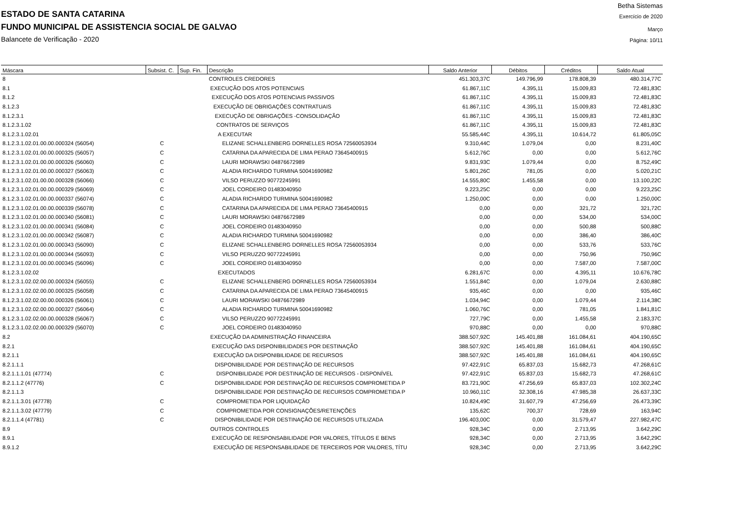Betha Sistemas
ESTADO DE SANTA CATARINA Exercício de 2020
FUNDO MUNICIPAL DE ASSISTENCIA SOCIAL DE GALVAO Março
Balancete de Verificação - 2020 Página: 10/11
| Máscara | Subsist. C. | Sup. Fin. | Descrição | Saldo Anterior | Débitos | Créditos | Saldo Atual |
| --- | --- | --- | --- | --- | --- | --- | --- |
| 8 | | | CONTROLES CREDORES | 451.303,37C | 149.796,99 | 178.808,39 | 480.314,77C |
| 8.1 | | | EXECUÇÃO DOS ATOS POTENCIAIS | 61.867,11C | 4.395,11 | 15.009,83 | 72.481,83C |
| 8.1.2 | | | EXECUÇÃO DOS ATOS POTENCIAIS PASSIVOS | 61.867,11C | 4.395,11 | 15.009,83 | 72.481,83C |
| 8.1.2.3 | | | EXECUÇÃO DE OBRIGAÇÕES CONTRATUAIS | 61.867,11C | 4.395,11 | 15.009,83 | 72.481,83C |
| 8.1.2.3.1 | | | EXECUÇÃO DE OBRIGAÇÕES -CONSOLIDAÇÃO | 61.867,11C | 4.395,11 | 15.009,83 | 72.481,83C |
| 8.1.2.3.1.02 | | | CONTRATOS DE SERVIÇOS | 61.867,11C | 4.395,11 | 15.009,83 | 72.481,83C |
| 8.1.2.3.1.02.01 | | | A EXECUTAR | 55.585,44C | 4.395,11 | 10.614,72 | 61.805,05C |
| 8.1.2.3.1.02.01.00.00.000324 (56054) | C | | ELIZANE SCHALLENBERG DORNELLES ROSA 72560053934 | 9.310,44C | 1.079,04 | 0,00 | 8.231,40C |
| 8.1.2.3.1.02.01.00.00.000325 (56057) | C | | CATARINA DA APARECIDA DE LIMA PERAO 73645400915 | 5.612,76C | 0,00 | 0,00 | 5.612,76C |
| 8.1.2.3.1.02.01.00.00.000326 (56060) | C | | LAURI MORAWSKI 04876672989 | 9.831,93C | 1.079,44 | 0,00 | 8.752,49C |
| 8.1.2.3.1.02.01.00.00.000327 (56063) | C | | ALADIA RICHARDO TURMINA 50041690982 | 5.801,26C | 781,05 | 0,00 | 5.020,21C |
| 8.1.2.3.1.02.01.00.00.000328 (56066) | C | | VILSO PERUZZO 90772245991 | 14.555,80C | 1.455,58 | 0,00 | 13.100,22C |
| 8.1.2.3.1.02.01.00.00.000329 (56069) | C | | JOEL CORDEIRO 01483040950 | 9.223,25C | 0,00 | 0,00 | 9.223,25C |
| 8.1.2.3.1.02.01.00.00.000337 (56074) | C | | ALADIA RICHARDO TURMINA 50041690982 | 1.250,00C | 0,00 | 0,00 | 1.250,00C |
| 8.1.2.3.1.02.01.00.00.000339 (56078) | C | | CATARINA DA APARECIDA DE LIMA PERAO 73645400915 | 0,00 | 0,00 | 321,72 | 321,72C |
| 8.1.2.3.1.02.01.00.00.000340 (56081) | C | | LAURI MORAWSKI 04876672989 | 0,00 | 0,00 | 534,00 | 534,00C |
| 8.1.2.3.1.02.01.00.00.000341 (56084) | C | | JOEL CORDEIRO 01483040950 | 0,00 | 0,00 | 500,88 | 500,88C |
| 8.1.2.3.1.02.01.00.00.000342 (56087) | C | | ALADIA RICHARDO TURMINA 50041690982 | 0,00 | 0,00 | 386,40 | 386,40C |
| 8.1.2.3.1.02.01.00.00.000343 (56090) | C | | ELIZANE SCHALLENBERG DORNELLES ROSA 72560053934 | 0,00 | 0,00 | 533,76 | 533,76C |
| 8.1.2.3.1.02.01.00.00.000344 (56093) | C | | VILSO PERUZZO 90772245991 | 0,00 | 0,00 | 750,96 | 750,96C |
| 8.1.2.3.1.02.01.00.00.000345 (56096) | C | | JOEL CORDEIRO 01483040950 | 0,00 | 0,00 | 7.587,00 | 7.587,00C |
| 8.1.2.3.1.02.02 | | | EXECUTADOS | 6.281,67C | 0,00 | 4.395,11 | 10.676,78C |
| 8.1.2.3.1.02.02.00.00.000324 (56055) | C | | ELIZANE SCHALLENBERG DORNELLES ROSA 72560053934 | 1.551,84C | 0,00 | 1.079,04 | 2.630,88C |
| 8.1.2.3.1.02.02.00.00.000325 (56058) | C | | CATARINA DA APARECIDA DE LIMA PERAO 73645400915 | 935,46C | 0,00 | 0,00 | 935,46C |
| 8.1.2.3.1.02.02.00.00.000326 (56061) | C | | LAURI MORAWSKI 04876672989 | 1.034,94C | 0,00 | 1.079,44 | 2.114,38C |
| 8.1.2.3.1.02.02.00.00.000327 (56064) | C | | ALADIA RICHARDO TURMINA 50041690982 | 1.060,76C | 0,00 | 781,05 | 1.841,81C |
| 8.1.2.3.1.02.02.00.00.000328 (56067) | C | | VILSO PERUZZO 90772245991 | 727,79C | 0,00 | 1.455,58 | 2.183,37C |
| 8.1.2.3.1.02.02.00.00.000329 (56070) | C | | JOEL CORDEIRO 01483040950 | 970,88C | 0,00 | 0,00 | 970,88C |
| 8.2 | | | EXECUÇÃO DA ADMINISTRAÇÃO FINANCEIRA | 388.507,92C | 145.401,88 | 161.084,61 | 404.190,65C |
| 8.2.1 | | | EXECUÇÃO DAS DISPONIBILIDADES POR DESTINAÇÃO | 388.507,92C | 145.401,88 | 161.084,61 | 404.190,65C |
| 8.2.1.1 | | | EXECUÇÃO DA DISPONIBILIDADE DE RECURSOS | 388.507,92C | 145.401,88 | 161.084,61 | 404.190,65C |
| 8.2.1.1.1 | | | DISPONIBILIDADE POR DESTINAÇÃO DE RECURSOS | 97.422,91C | 65.837,03 | 15.682,73 | 47.268,61C |
| 8.2.1.1.1.01 (47774) | C | | DISPONIBILIDADE POR DESTINAÇÃO DE RECURSOS - DISPONÍVEL | 97.422,91C | 65.837,03 | 15.682,73 | 47.268,61C |
| 8.2.1.1.2 (47776) | C | | DISPONIBILIDADE POR DESTINAÇÃO DE RECURSOS COMPROMETIDA P | 83.721,90C | 47.256,69 | 65.837,03 | 102.302,24C |
| 8.2.1.1.3 | | | DISPONIBILIDADE POR DESTINAÇÃO DE RECURSOS COMPROMETIDA P | 10.960,11C | 32.308,16 | 47.985,38 | 26.637,33C |
| 8.2.1.1.3.01 (47778) | C | | COMPROMETIDA POR LIQUIDAÇÃO | 10.824,49C | 31.607,79 | 47.256,69 | 26.473,39C |
| 8.2.1.1.3.02 (47779) | C | | COMPROMETIDA POR CONSIGNAÇÕES/RETENÇÕES | 135,62C | 700,37 | 728,69 | 163,94C |
| 8.2.1.1.4 (47781) | C | | DISPONIBILIDADE POR DESTINAÇÃO DE RECURSOS UTILIZADA | 196.403,00C | 0,00 | 31.579,47 | 227.982,47C |
| 8.9 | | | OUTROS CONTROLES | 928,34C | 0,00 | 2.713,95 | 3.642,29C |
| 8.9.1 | | | EXECUÇÃO DE RESPONSABILIDADE POR VALORES, TÍTULOS E BENS | 928,34C | 0,00 | 2.713,95 | 3.642,29C |
| 8.9.1.2 | | | EXECUÇÃO DE RESPONSABILIDADE DE TERCEIROS POR VALORES, TÍTU | 928,34C | 0,00 | 2.713,95 | 3.642,29C |